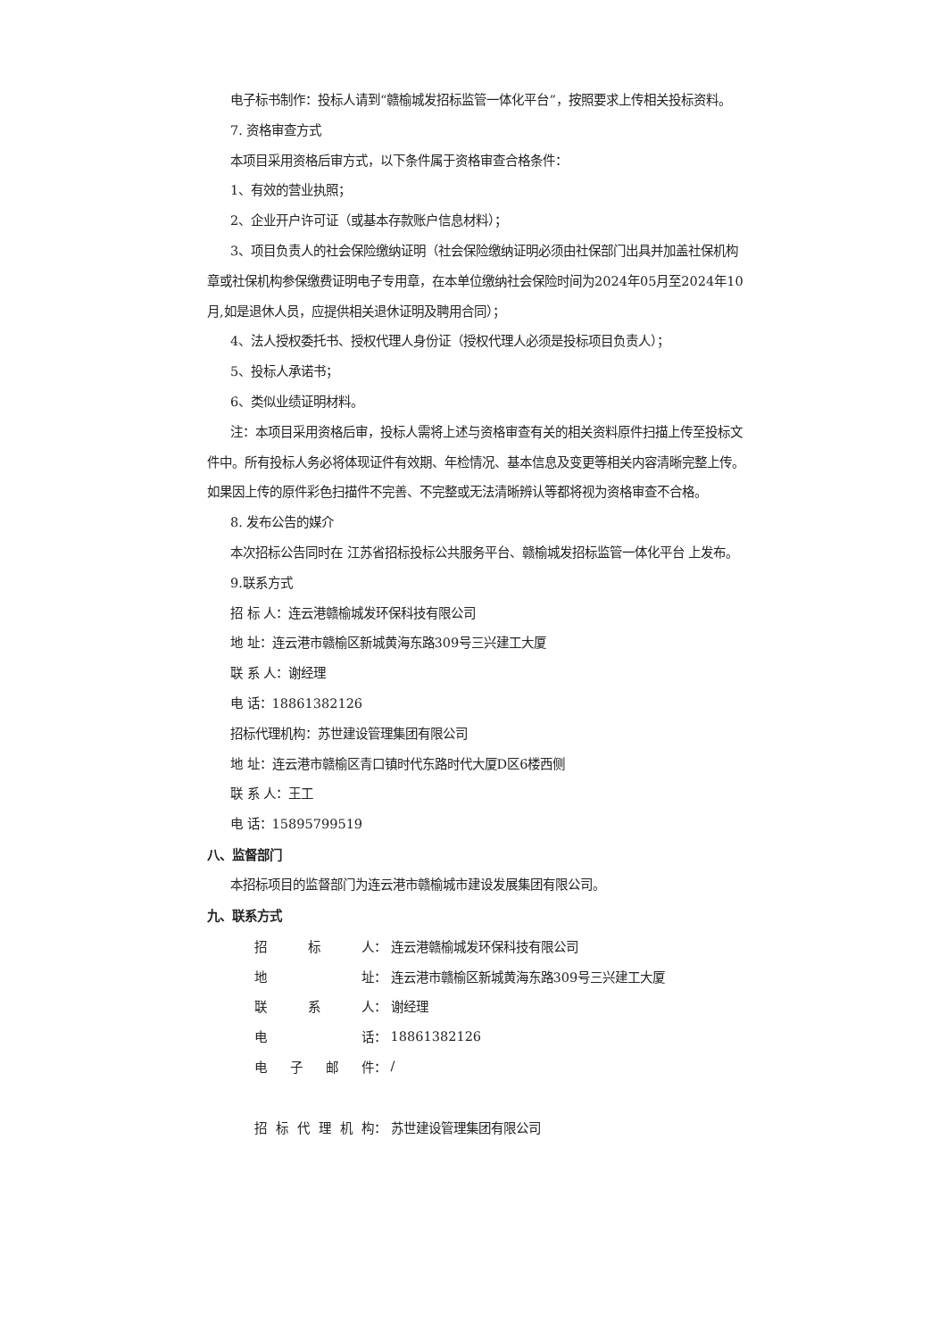电子标书制作：投标人请到“赣榆城发招标监管一体化平台”，按照要求上传相关投标资料。
7. 资格审查方式
本项目采用资格后审方式，以下条件属于资格审查合格条件：
1、有效的营业执照；
2、企业开户许可证（或基本存款账户信息材料）；
3、项目负责人的社会保险缴纳证明（社会保险缴纳证明必须由社保部门出具并加盖社保机构章或社保机构参保缴费证明电子专用章，在本单位缴纳社会保险时间为2024年05月至2024年10月,如是退休人员，应提供相关退休证明及聘用合同）；
4、法人授权委托书、授权代理人身份证（授权代理人必须是投标项目负责人）；
5、投标人承诺书；
6、类似业绩证明材料。
注：本项目采用资格后审，投标人需将上述与资格审查有关的相关资料原件扫描上传至投标文件中。所有投标人务必将体现证件有效期、年检情况、基本信息及变更等相关内容清晰完整上传。如果因上传的原件彩色扫描件不完善、不完整或无法清晰辨认等都将视为资格审查不合格。
8. 发布公告的媒介
本次招标公告同时在 江苏省招标投标公共服务平台、赣榆城发招标监管一体化平台 上发布。
9.联系方式
招 标 人：连云港赣榆城发环保科技有限公司
地 址：连云港市赣榆区新城黄海东路309号三兴建工大厦
联 系 人：谢经理
电 话：18861382126
招标代理机构：苏世建设管理集团有限公司
地 址：连云港市赣榆区青口镇时代东路时代大厦D区6楼西侧
联 系 人：王工
电 话：15895799519
八、监督部门
本招标项目的监督部门为连云港市赣榆城市建设发展集团有限公司。
九、联系方式
| 招 标 人： | 连云港赣榆城发环保科技有限公司 |
| 地 址： | 连云港市赣榆区新城黄海东路309号三兴建工大厦 |
| 联 系 人： | 谢经理 |
| 电 话： | 18861382126 |
| 电 子 邮 件： | / |
| 招 标 代 理 机 构： | 苏世建设管理集团有限公司 |